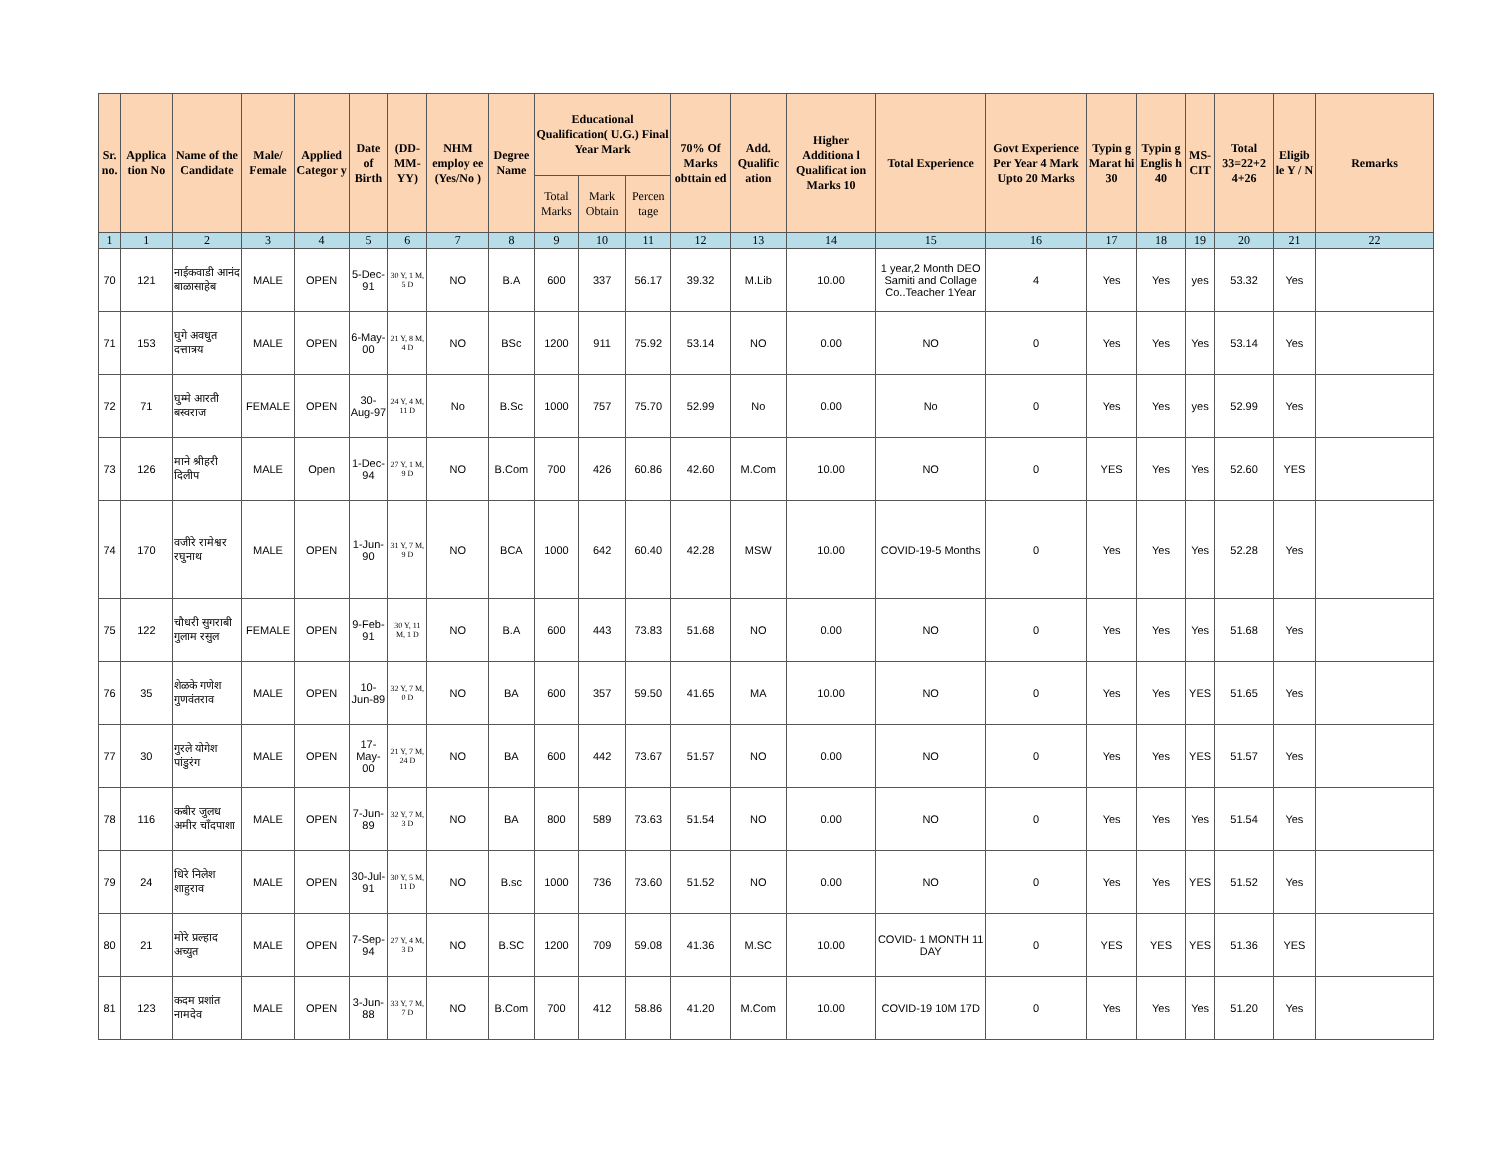| Sr. no. | Applica tion No | Name of the Candidate | Male/ Female | Applied Categor y | Date of Birth | (DD-MM-YY) | NHM employ ee (Yes/No ) | Degree Name | Educational Qualification( U.G.) Final Year Mark | | | 70% Of Marks obttain ed | Add. Qualific ation | Higher Additiona l Qualificat ion Marks 10 | Total Experience | Govt Experience Per Year 4 Mark Upto 20 Marks | Typin g Marat hi 30 | Typin g Englis h 40 | MS-CIT | Total 33=22+2 4+26 | Eligib le Y / N | Remarks |
| --- | --- | --- | --- | --- | --- | --- | --- | --- | --- | --- | --- | --- | --- | --- | --- | --- | --- | --- | --- | --- | --- | --- |
| | | | | | | | | | Total Marks | Mark Obtain | Percen tage | | | | | | | | | | | |
| 1 | 1 | 2 | 3 | 4 | 5 | 6 | 7 | 8 | 9 | 10 | 11 | 12 | 13 | 14 | 15 | 16 | 17 | 18 | 19 | 20 | 21 | 22 |
| 70 | 121 | नाईकवाडी आनंद बाळासाहेब | MALE | OPEN | 5-Dec-91 | 30 Y, 1 M, 5 D | NO | B.A | 600 | 337 | 56.17 | 39.32 | M.Lib | 10.00 | 1 year,2 Month DEO Samiti and Collage Co..Teacher 1Year | 4 | Yes | Yes | yes | 53.32 | Yes | |
| 71 | 153 | घुगे अवधुत दत्तात्रय | MALE | OPEN | 6-May-00 | 21 Y, 8 M, 4 D | NO | BSc | 1200 | 911 | 75.92 | 53.14 | NO | 0.00 | NO | 0 | Yes | Yes | Yes | 53.14 | Yes | |
| 72 | 71 | घुम्मे आरती बस्वराज | FEMALE | OPEN | 30-Aug-97 | 24 Y, 4 M, 11 D | No | B.Sc | 1000 | 757 | 75.70 | 52.99 | No | 0.00 | No | 0 | Yes | Yes | yes | 52.99 | Yes | |
| 73 | 126 | माने श्रीहरी दिलीप | MALE | Open | 1-Dec-94 | 27 Y, 1 M, 9 D | NO | B.Com | 700 | 426 | 60.86 | 42.60 | M.Com | 10.00 | NO | 0 | YES | Yes | Yes | 52.60 | YES | |
| 74 | 170 | वजीरे रामेश्वर रघुनाथ | MALE | OPEN | 1-Jun-90 | 31 Y, 7 M, 9 D | NO | BCA | 1000 | 642 | 60.40 | 42.28 | MSW | 10.00 | COVID-19-5 Months | 0 | Yes | Yes | Yes | 52.28 | Yes | |
| 75 | 122 | चौधरी सुगराबी गुलाम रसुल | FEMALE | OPEN | 9-Feb-91 | 30 Y, 11 M, 1 D | NO | B.A | 600 | 443 | 73.83 | 51.68 | NO | 0.00 | NO | 0 | Yes | Yes | Yes | 51.68 | Yes | |
| 76 | 35 | शेळके गणेश गुणवंतराव | MALE | OPEN | 10-Jun-89 | 32 Y, 7 M, 0 D | NO | BA | 600 | 357 | 59.50 | 41.65 | MA | 10.00 | NO | 0 | Yes | Yes | YES | 51.65 | Yes | |
| 77 | 30 | गुरले योगेश पांडुरंग | MALE | OPEN | 17-May-00 | 21 Y, 7 M, 24 D | NO | BA | 600 | 442 | 73.67 | 51.57 | NO | 0.00 | NO | 0 | Yes | Yes | YES | 51.57 | Yes | |
| 78 | 116 | कबीर जुलध अमीर चाँदपाशा | MALE | OPEN | 7-Jun-89 | 32 Y, 7 M, 3 D | NO | BA | 800 | 589 | 73.63 | 51.54 | NO | 0.00 | NO | 0 | Yes | Yes | Yes | 51.54 | Yes | |
| 79 | 24 | धिरे निलेश शाहुराव | MALE | OPEN | 30-Jul-91 | 30 Y, 5 M, 11 D | NO | B.sc | 1000 | 736 | 73.60 | 51.52 | NO | 0.00 | NO | 0 | Yes | Yes | YES | 51.52 | Yes | |
| 80 | 21 | मोरे प्रल्हाद अच्युत | MALE | OPEN | 7-Sep-94 | 27 Y, 4 M, 3 D | NO | B.SC | 1200 | 709 | 59.08 | 41.36 | M.SC | 10.00 | COVID- 1 MONTH 11 DAY | 0 | YES | YES | YES | 51.36 | YES | |
| 81 | 123 | कदम प्रशांत नामदेव | MALE | OPEN | 3-Jun-88 | 33 Y, 7 M, 7 D | NO | B.Com | 700 | 412 | 58.86 | 41.20 | M.Com | 10.00 | COVID-19 10M 17D | 0 | Yes | Yes | Yes | 51.20 | Yes | |